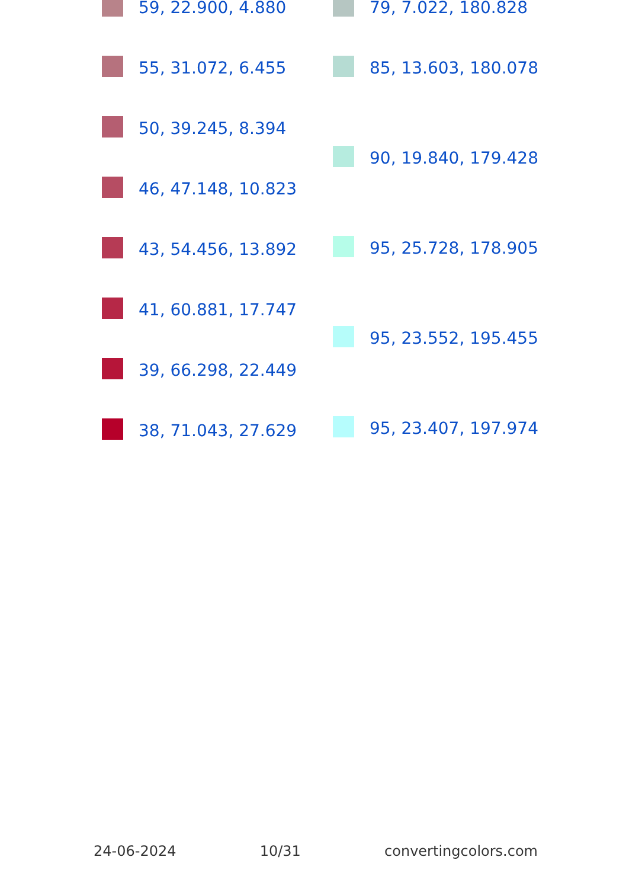59, 22.900, 4.880
55, 31.072, 6.455
50, 39.245, 8.394
46, 47.148, 10.823
43, 54.456, 13.892
41, 60.881, 17.747
39, 66.298, 22.449
38, 71.043, 27.629
79, 7.022, 180.828
85, 13.603, 180.078
90, 19.840, 179.428
95, 25.728, 178.905
95, 23.552, 195.455
95, 23.407, 197.974
24-06-2024 10/31 convertingcolors.com